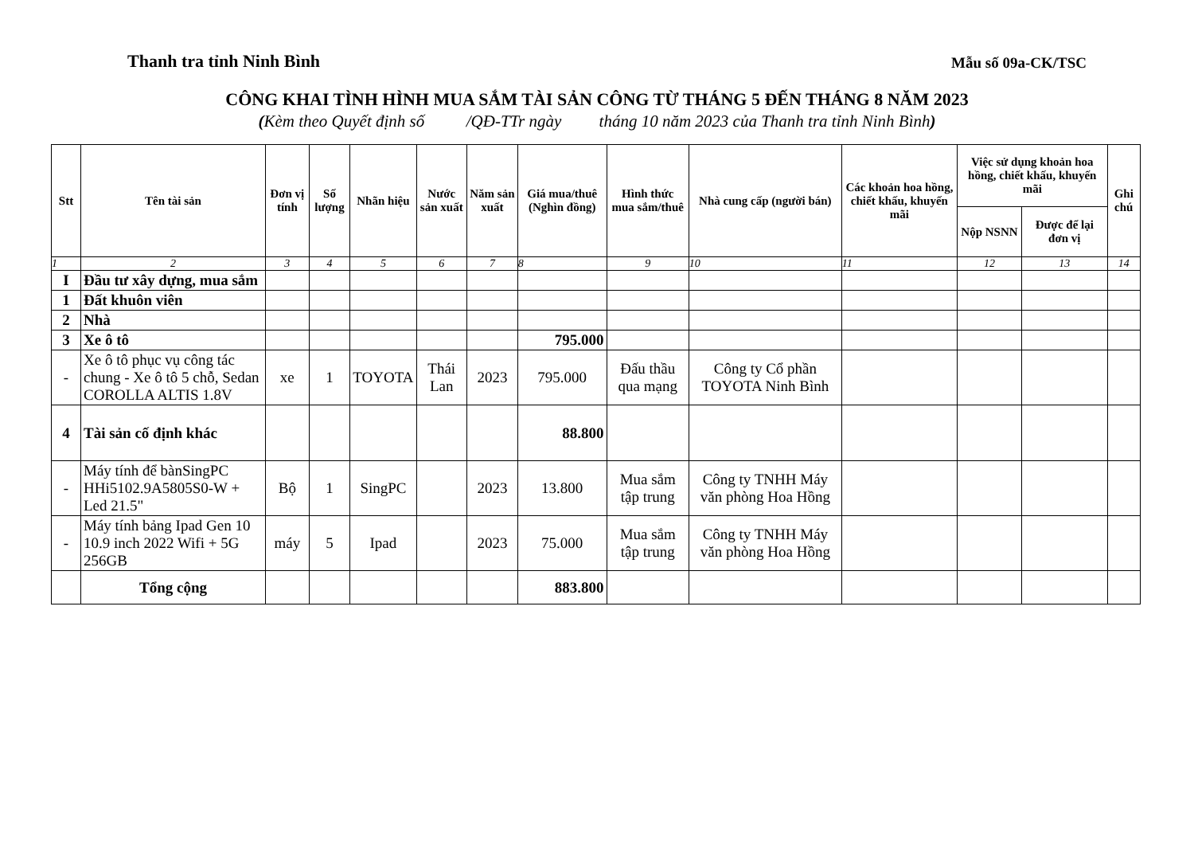Thanh tra tỉnh Ninh Bình
Mẫu số 09a-CK/TSC
CÔNG KHAI TÌNH HÌNH MUA SẮM TÀI SẢN CÔNG TỪ THÁNG 5 ĐẾN THÁNG 8 NĂM 2023
(Kèm theo Quyết định số /QĐ-TTr ngày tháng 10 năm 2023 của Thanh tra tỉnh Ninh Bình)
| Stt | Tên tài sản | Đơn vị tính | Số lượng | Nhãn hiệu | Nước sản xuất | Năm sản xuất | Giá mua/thuê (Nghìn đồng) | Hình thức mua sắm/thuê | Nhà cung cấp (người bán) | Các khoản hoa hồng, chiết khấu, khuyến mãi | Việc sử dụng khoản hoa hồng, chiết khấu, khuyến mãi | | Ghi chú |
| --- | --- | --- | --- | --- | --- | --- | --- | --- | --- | --- | --- | --- | --- |
| | | | | | | | | | | | Nộp NSNN | Được để lại đơn vị | |
| 1 | 2 | 3 | 4 | 5 | 6 | 7 | 8 | 9 | 10 | 11 | 12 | 13 | 14 |
| I | Đầu tư xây dựng, mua sắm | | | | | | | | | | | | |
| 1 | Đất khuôn viên | | | | | | | | | | | | |
| 2 | Nhà | | | | | | | | | | | | |
| 3 | Xe ô tô | | | | | | 795.000 | | | | | | |
| - | Xe ô tô phục vụ công tác chung - Xe ô tô 5 chỗ, Sedan COROLLA ALTIS 1.8V | xe | 1 | TOYOTA | Thái Lan | 2023 | 795.000 | Đấu thầu qua mạng | Công ty Cổ phần TOYOTA Ninh Bình | | | | |
| 4 | Tài sản cố định khác | | | | | | 88.800 | | | | | | |
| - | Máy tính để bànSingPC HHi5102.9A5805S0-W + Led 21.5" | Bộ | 1 | SingPC | | 2023 | 13.800 | Mua sắm tập trung | Công ty TNHH Máy văn phòng Hoa Hồng | | | | |
| - | Máy tính bảng Ipad Gen 10 10.9 inch 2022 Wifi + 5G 256GB | máy | 5 | Ipad | | 2023 | 75.000 | Mua sắm tập trung | Công ty TNHH Máy văn phòng Hoa Hồng | | | | |
| | Tổng cộng | | | | | | 883.800 | | | | | | |